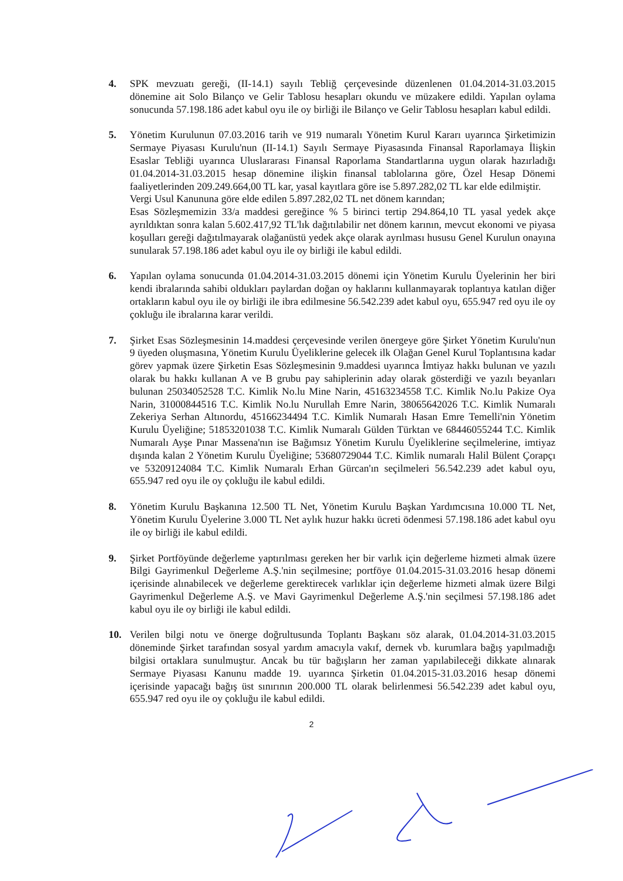4. SPK mevzuatı gereği, (II-14.1) sayılı Tebliğ çerçevesinde düzenlenen 01.04.2014-31.03.2015 dönemine ait Solo Bilanço ve Gelir Tablosu hesapları okundu ve müzakere edildi. Yapılan oylama sonucunda 57.198.186 adet kabul oyu ile oy birliği ile Bilanço ve Gelir Tablosu hesapları kabul edildi.
5. Yönetim Kurulunun 07.03.2016 tarih ve 919 numaralı Yönetim Kurul Kararı uyarınca Şirketimizin Sermaye Piyasası Kurulu'nun (II-14.1) Sayılı Sermaye Piyasasında Finansal Raporlamaya İlişkin Esaslar Tebliği uyarınca Uluslararası Finansal Raporlama Standartlarına uygun olarak hazırladığı 01.04.2014-31.03.2015 hesap dönemine ilişkin finansal tablolarına göre, Özel Hesap Dönemi faaliyetlerinden 209.249.664,00 TL kar, yasal kayıtlara göre ise 5.897.282,02 TL kar elde edilmiştir.
Vergi Usul Kanununa göre elde edilen 5.897.282,02 TL net dönem karından;
Esas Sözleşmemizin 33/a maddesi gereğince % 5 birinci tertip 294.864,10 TL yasal yedek akçe ayrıldıktan sonra kalan 5.602.417,92 TL'lık dağıtılabilir net dönem karının, mevcut ekonomi ve piyasa koşulları gereği dağıtılmayarak olağanüstü yedek akçe olarak ayrılması hususu Genel Kurulun onayına sunularak 57.198.186 adet kabul oyu ile oy birliği ile kabul edildi.
6. Yapılan oylama sonucunda 01.04.2014-31.03.2015 dönemi için Yönetim Kurulu Üyelerinin her biri kendi ibralarında sahibi oldukları paylardan doğan oy haklarını kullanmayarak toplantıya katılan diğer ortakların kabul oyu ile oy birliği ile ibra edilmesine 56.542.239 adet kabul oyu, 655.947 red oyu ile oy çokluğu ile ibralarına karar verildi.
7. Şirket Esas Sözleşmesinin 14.maddesi çerçevesinde verilen önergeye göre Şirket Yönetim Kurulu'nun 9 üyeden oluşmasına, Yönetim Kurulu Üyeliklerine gelecek ilk Olağan Genel Kurul Toplantısına kadar görev yapmak üzere Şirketin Esas Sözleşmesinin 9.maddesi uyarınca İmtiyaz hakkı bulunan ve yazılı olarak bu hakkı kullanan A ve B grubu pay sahiplerinin aday olarak gösterdiği ve yazılı beyanları bulunan 25034052528 T.C. Kimlik No.lu Mine Narin, 45163234558 T.C. Kimlik No.lu Pakize Oya Narin, 31000844516 T.C. Kimlik No.lu Nurullah Emre Narin, 38065642026 T.C. Kimlik Numaralı Zekeriya Serhan Altınordu, 45166234494 T.C. Kimlik Numaralı Hasan Emre Temelli'nin Yönetim Kurulu Üyeliğine; 51853201038 T.C. Kimlik Numaralı Gülden Türktan ve 68446055244 T.C. Kimlik Numaralı Ayşe Pınar Massena'nın ise Bağımsız Yönetim Kurulu Üyeliklerine seçilmelerine, imtiyaz dışında kalan 2 Yönetim Kurulu Üyeliğine; 53680729044 T.C. Kimlik numaralı Halil Bülent Çorapçı ve 53209124084 T.C. Kimlik Numaralı Erhan Gürcan'ın seçilmeleri 56.542.239 adet kabul oyu, 655.947 red oyu ile oy çokluğu ile kabul edildi.
8. Yönetim Kurulu Başkanına 12.500 TL Net, Yönetim Kurulu Başkan Yardımcısına 10.000 TL Net, Yönetim Kurulu Üyelerine 3.000 TL Net aylık huzur hakkı ücreti ödenmesi 57.198.186 adet kabul oyu ile oy birliği ile kabul edildi.
9. Şirket Portföyünde değerleme yaptırılması gereken her bir varlık için değerleme hizmeti almak üzere Bilgi Gayrimenkul Değerleme A.Ş.'nin seçilmesine; portföye 01.04.2015-31.03.2016 hesap dönemi içerisinde alınabilecek ve değerleme gerektirecek varlıklar için değerleme hizmeti almak üzere Bilgi Gayrimenkul Değerleme A.Ş. ve Mavi Gayrimenkul Değerleme A.Ş.'nin seçilmesi 57.198.186 adet kabul oyu ile oy birliği ile kabul edildi.
10. Verilen bilgi notu ve önerge doğrultusunda Toplantı Başkanı söz alarak, 01.04.2014-31.03.2015 döneminde Şirket tarafından sosyal yardım amacıyla vakıf, dernek vb. kurumlara bağış yapılmadığı bilgisi ortaklara sunulmuştur. Ancak bu tür bağışların her zaman yapılabileceği dikkate alınarak Sermaye Piyasası Kanunu madde 19. uyarınca Şirketin 01.04.2015-31.03.2016 hesap dönemi içerisinde yapacağı bağış üst sınırının 200.000 TL olarak belirlenmesi 56.542.239 adet kabul oyu, 655.947 red oyu ile oy çokluğu ile kabul edildi.
2